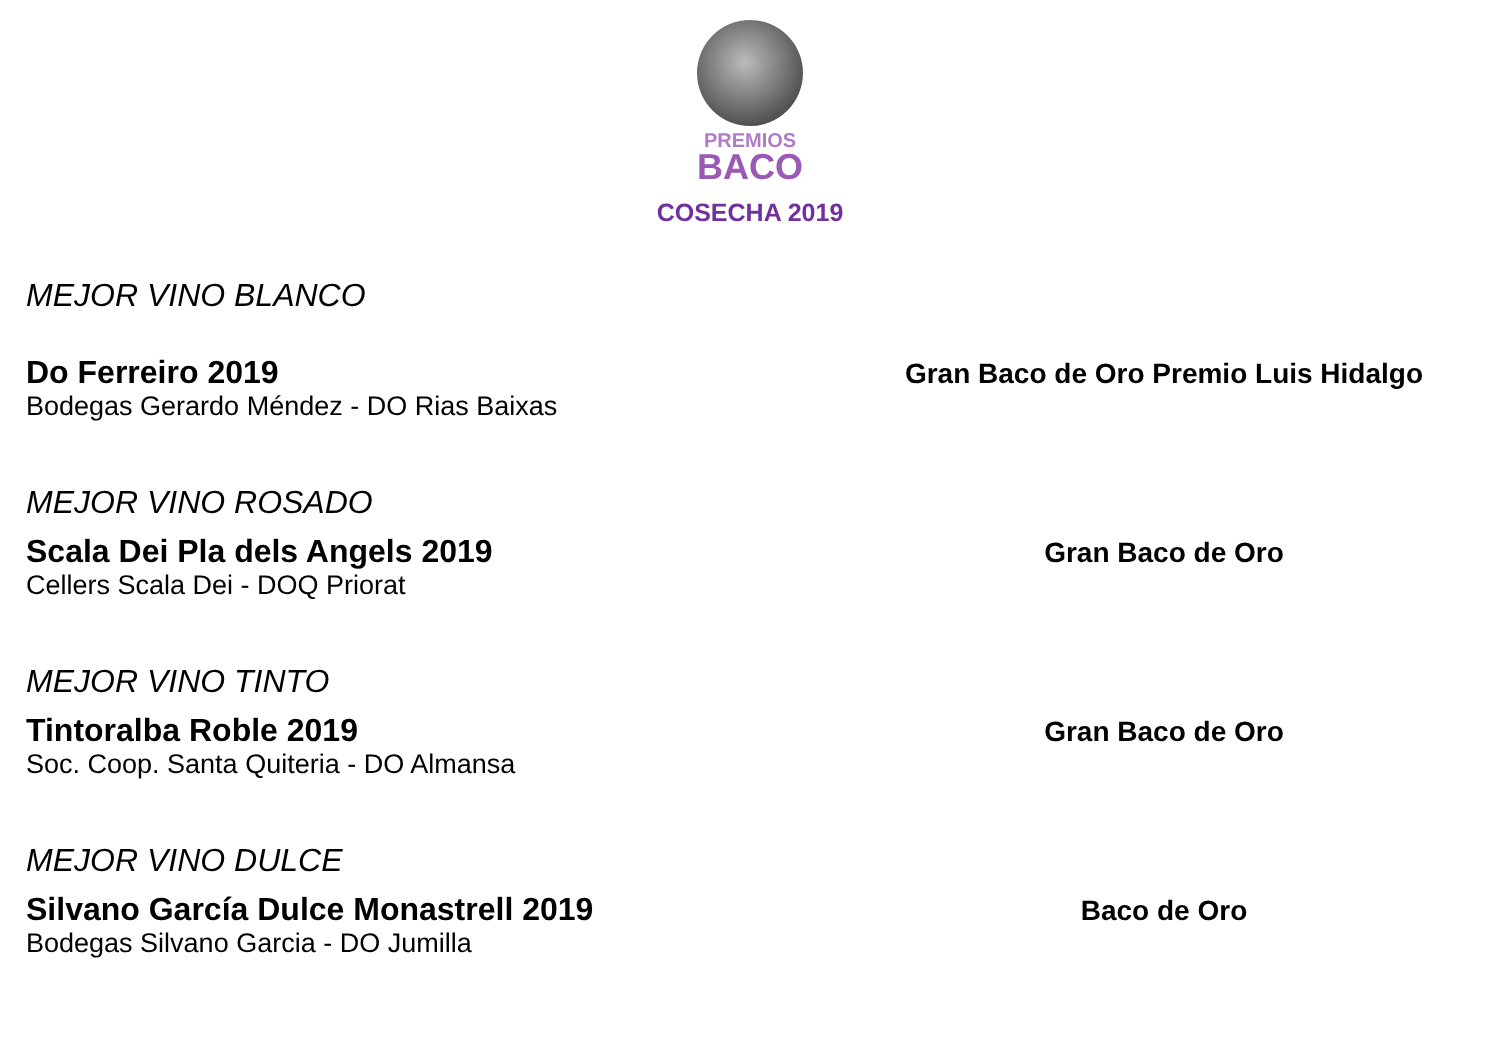PREMIOS
BACO
COSECHA 2019
MEJOR VINO BLANCO
Do Ferreiro 2019
Bodegas Gerardo Méndez - DO Rias Baixas
Gran Baco de Oro Premio Luis Hidalgo
MEJOR VINO ROSADO
Scala Dei Pla dels Angels 2019
Cellers Scala Dei - DOQ Priorat
Gran Baco de Oro
MEJOR VINO TINTO
Tintoralba Roble 2019
Soc. Coop. Santa Quiteria - DO Almansa
Gran Baco de Oro
MEJOR VINO DULCE
Silvano García Dulce Monastrell 2019
Bodegas Silvano Garcia - DO Jumilla
Baco de Oro